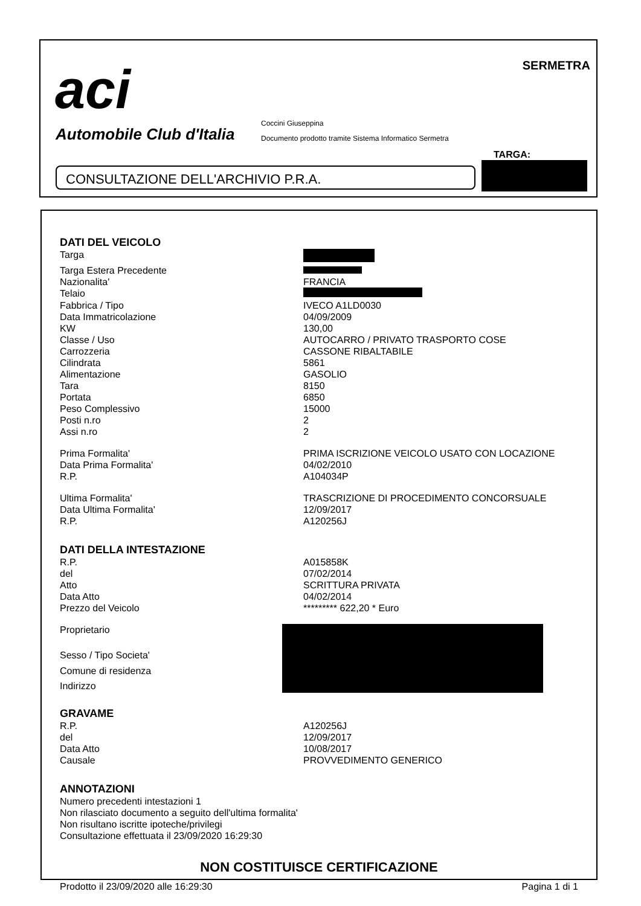aci
Automobile Club d'Italia
SERMETRA
Coccini Giuseppina
Documento prodotto tramite Sistema Informatico Sermetra
TARGA:
CONSULTAZIONE DELL'ARCHIVIO P.R.A.
DATI DEL VEICOLO
| Targa | |
| Targa Estera Precedente | |
| Nazionalita' | FRANCIA |
| Telaio | |
| Fabbrica / Tipo | IVECO A1LD0030 |
| Data Immatricolazione | 04/09/2009 |
| KW | 130,00 |
| Classe / Uso | AUTOCARRO / PRIVATO TRASPORTO COSE |
| Carrozzeria | CASSONE RIBALTABILE |
| Cilindrata | 5861 |
| Alimentazione | GASOLIO |
| Tara | 8150 |
| Portata | 6850 |
| Peso Complessivo | 15000 |
| Posti n.ro | 2 |
| Assi n.ro | 2 |
| Prima Formalita' | PRIMA ISCRIZIONE VEICOLO USATO CON LOCAZIONE |
| Data Prima Formalita' | 04/02/2010 |
| R.P. | A104034P |
| Ultima Formalita' | TRASCRIZIONE DI PROCEDIMENTO CONCORSUALE |
| Data Ultima Formalita' | 12/09/2017 |
| R.P. | A120256J |
DATI DELLA INTESTAZIONE
| R.P. | A015858K |
| del | 07/02/2014 |
| Atto | SCRITTURA PRIVATA |
| Data Atto | 04/02/2014 |
| Prezzo del Veicolo | ********* 622,20 * Euro |
| Proprietario | |
| Sesso / Tipo Societa' | |
| Comune di residenza | |
| Indirizzo | |
GRAVAME
| R.P. | A120256J |
| del | 12/09/2017 |
| Data Atto | 10/08/2017 |
| Causale | PROVVEDIMENTO GENERICO |
ANNOTAZIONI
Numero precedenti intestazioni 1
Non rilasciato documento a seguito dell'ultima formalita'
Non risultano iscritte ipoteche/privilegi
Consultazione effettuata il 23/09/2020 16:29:30
NON COSTITUISCE CERTIFICAZIONE
Prodotto il 23/09/2020 alle 16:29:30 Pagina 1 di 1